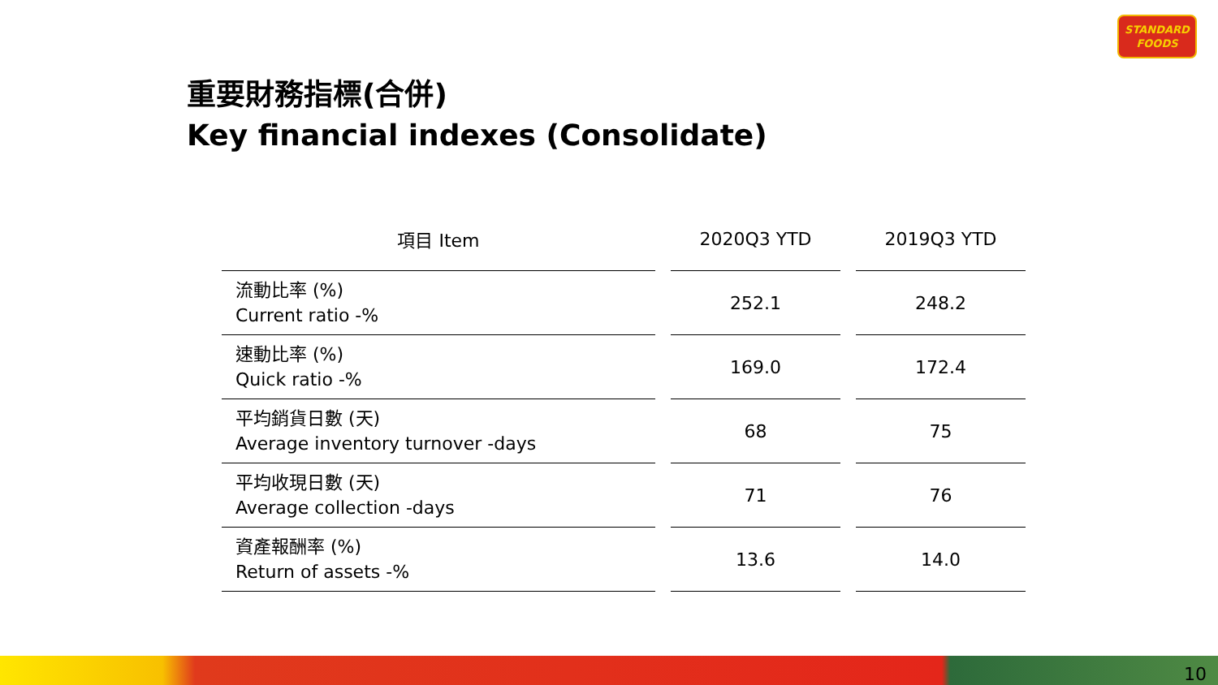STANDARD
FOODS
重要財務指標(合併)
Key financial indexes (Consolidate)
| 項目 Item | | 2020Q3 YTD | | 2019Q3 YTD |
| --- | --- | --- | --- | --- |
| 流動比率 (%) Current ratio -% | | 252.1 | | 248.2 |
| 速動比率 (%) Quick ratio -% | | 169.0 | | 172.4 |
| 平均銷貨日數 (天) Average inventory turnover -days | | 68 | | 75 |
| 平均收現日數 (天) Average collection -days | | 71 | | 76 |
| 資產報酬率 (%) Return of assets -% | | 13.6 | | 14.0 |
10